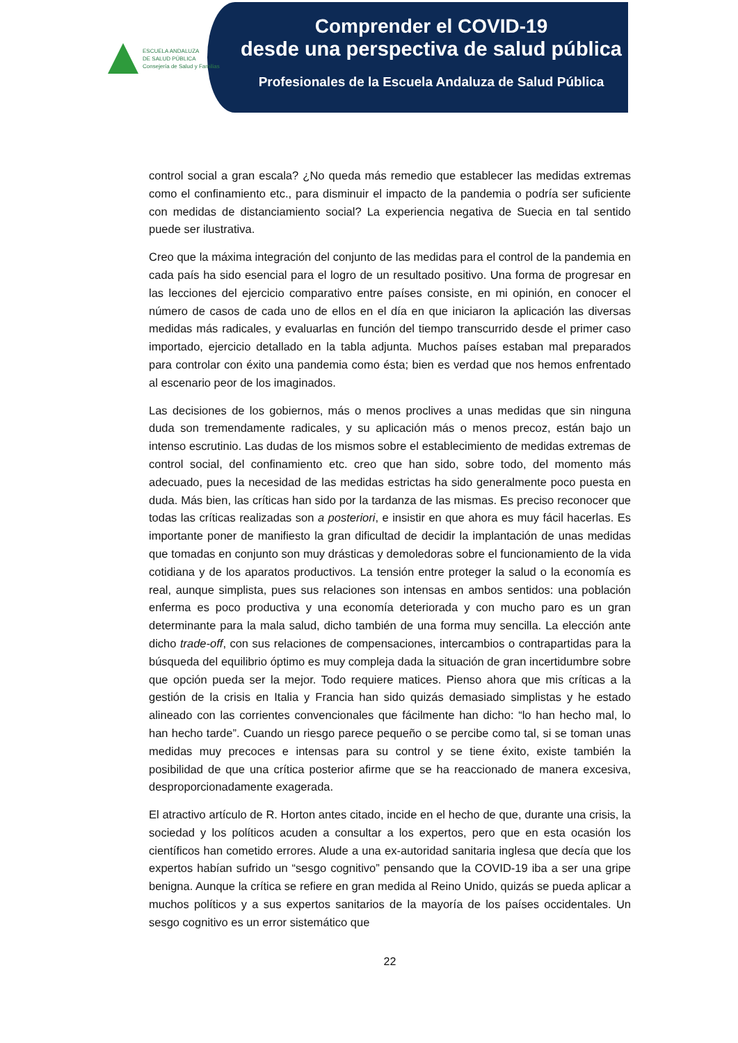ESCUELA ANDALUZA
DE SALUD PÚBLICA
Consejería de Salud y Familias
Comprender el COVID-19
desde una perspectiva de salud pública
Profesionales de la Escuela Andaluza de Salud Pública
control social a gran escala? ¿No queda más remedio que establecer las medidas extremas como el confinamiento etc., para disminuir el impacto de la pandemia o podría ser suficiente con medidas de distanciamiento social? La experiencia negativa de Suecia en tal sentido puede ser ilustrativa.
Creo que la máxima integración del conjunto de las medidas para el control de la pandemia en cada país ha sido esencial para el logro de un resultado positivo. Una forma de progresar en las lecciones del ejercicio comparativo entre países consiste, en mi opinión, en conocer el número de casos de cada uno de ellos en el día en que iniciaron la aplicación las diversas medidas más radicales, y evaluarlas en función del tiempo transcurrido desde el primer caso importado, ejercicio detallado en la tabla adjunta. Muchos países estaban mal preparados para controlar con éxito una pandemia como ésta; bien es verdad que nos hemos enfrentado al escenario peor de los imaginados.
Las decisiones de los gobiernos, más o menos proclives a unas medidas que sin ninguna duda son tremendamente radicales, y su aplicación más o menos precoz, están bajo un intenso escrutinio. Las dudas de los mismos sobre el establecimiento de medidas extremas de control social, del confinamiento etc. creo que han sido, sobre todo, del momento más adecuado, pues la necesidad de las medidas estrictas ha sido generalmente poco puesta en duda. Más bien, las críticas han sido por la tardanza de las mismas. Es preciso reconocer que todas las críticas realizadas son a posteriori, e insistir en que ahora es muy fácil hacerlas. Es importante poner de manifiesto la gran dificultad de decidir la implantación de unas medidas que tomadas en conjunto son muy drásticas y demoledoras sobre el funcionamiento de la vida cotidiana y de los aparatos productivos. La tensión entre proteger la salud o la economía es real, aunque simplista, pues sus relaciones son intensas en ambos sentidos: una población enferma es poco productiva y una economía deteriorada y con mucho paro es un gran determinante para la mala salud, dicho también de una forma muy sencilla. La elección ante dicho trade-off, con sus relaciones de compensaciones, intercambios o contrapartidas para la búsqueda del equilibrio óptimo es muy compleja dada la situación de gran incertidumbre sobre que opción pueda ser la mejor. Todo requiere matices. Pienso ahora que mis críticas a la gestión de la crisis en Italia y Francia han sido quizás demasiado simplistas y he estado alineado con las corrientes convencionales que fácilmente han dicho: “lo han hecho mal, lo han hecho tarde”. Cuando un riesgo parece pequeño o se percibe como tal, si se toman unas medidas muy precoces e intensas para su control y se tiene éxito, existe también la posibilidad de que una crítica posterior afirme que se ha reaccionado de manera excesiva, desproporcionadamente exagerada.
El atractivo artículo de R. Horton antes citado, incide en el hecho de que, durante una crisis, la sociedad y los políticos acuden a consultar a los expertos, pero que en esta ocasión los científicos han cometido errores. Alude a una ex-autoridad sanitaria inglesa que decía que los expertos habían sufrido un “sesgo cognitivo” pensando que la COVID-19 iba a ser una gripe benigna. Aunque la crítica se refiere en gran medida al Reino Unido, quizás se pueda aplicar a muchos políticos y a sus expertos sanitarios de la mayoría de los países occidentales. Un sesgo cognitivo es un error sistemático que
22